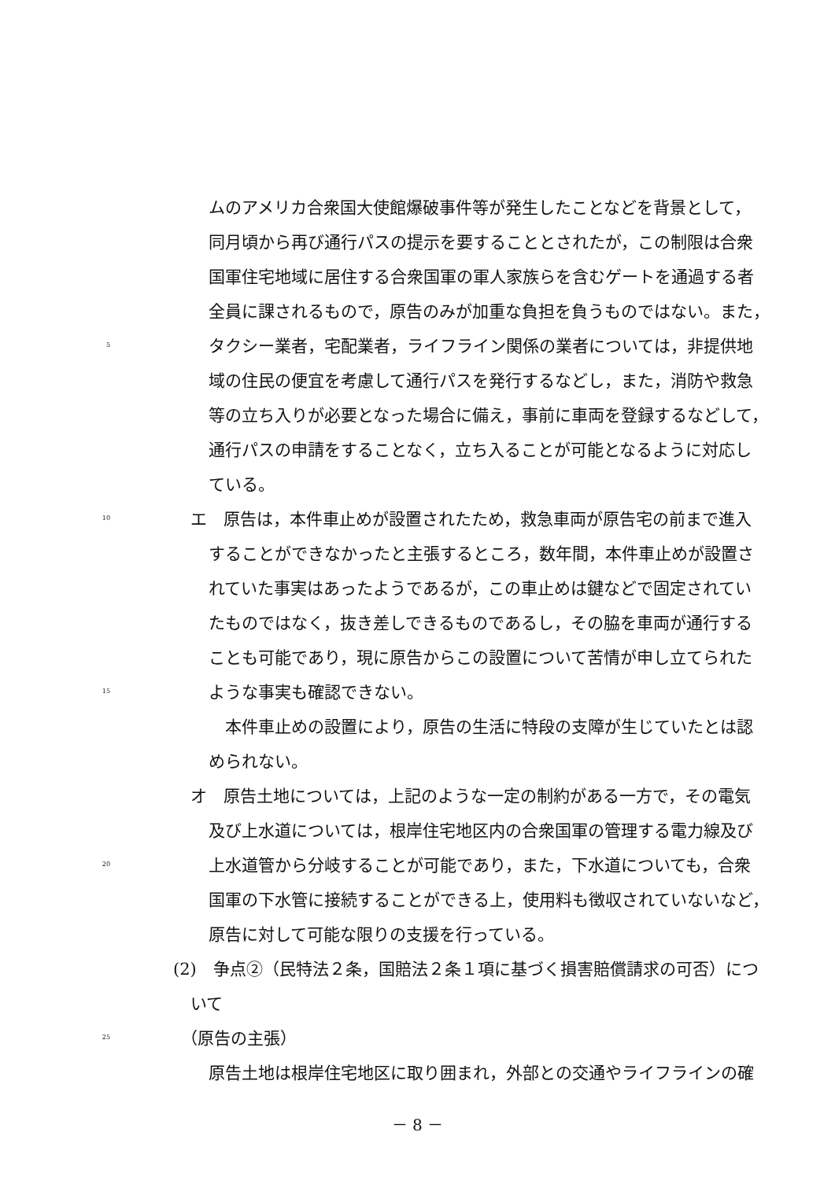ムのアメリカ合衆国大使館爆破事件等が発生したことなどを背景として，
同月頃から再び通行パスの提示を要することとされたが，この制限は合衆
国軍住宅地域に居住する合衆国軍の軍人家族らを含むゲートを通過する者
全員に課されるもので，原告のみが加重な負担を負うものではない。また，
5
タクシー業者，宅配業者，ライフライン関係の業者については，非提供地
域の住民の便宜を考慮して通行パスを発行するなどし，また，消防や救急
等の立ち入りが必要となった場合に備え，事前に車両を登録するなどして，
通行パスの申請をすることなく，立ち入ることが可能となるように対応し
ている。
10
エ　原告は，本件車止めが設置されたため，救急車両が原告宅の前まで進入
することができなかったと主張するところ，数年間，本件車止めが設置さ
れていた事実はあったようであるが，この車止めは鍵などで固定されてい
たものではなく，抜き差しできるものであるし，その脇を車両が通行する
ことも可能であり，現に原告からこの設置について苦情が申し立てられた
15
ような事実も確認できない。
　本件車止めの設置により，原告の生活に特段の支障が生じていたとは認
められない。
オ　原告土地については，上記のような一定の制約がある一方で，その電気
及び上水道については，根岸住宅地区内の合衆国軍の管理する電力線及び
20
上水道管から分岐することが可能であり，また，下水道についても，合衆
国軍の下水管に接続することができる上，使用料も徴収されていないなど，
原告に対して可能な限りの支援を行っている。
(2)　争点②（民特法２条，国賠法２条１項に基づく損害賠償請求の可否）につ
いて
25
（原告の主張）
原告土地は根岸住宅地区に取り囲まれ，外部との交通やライフラインの確
－ 8 －